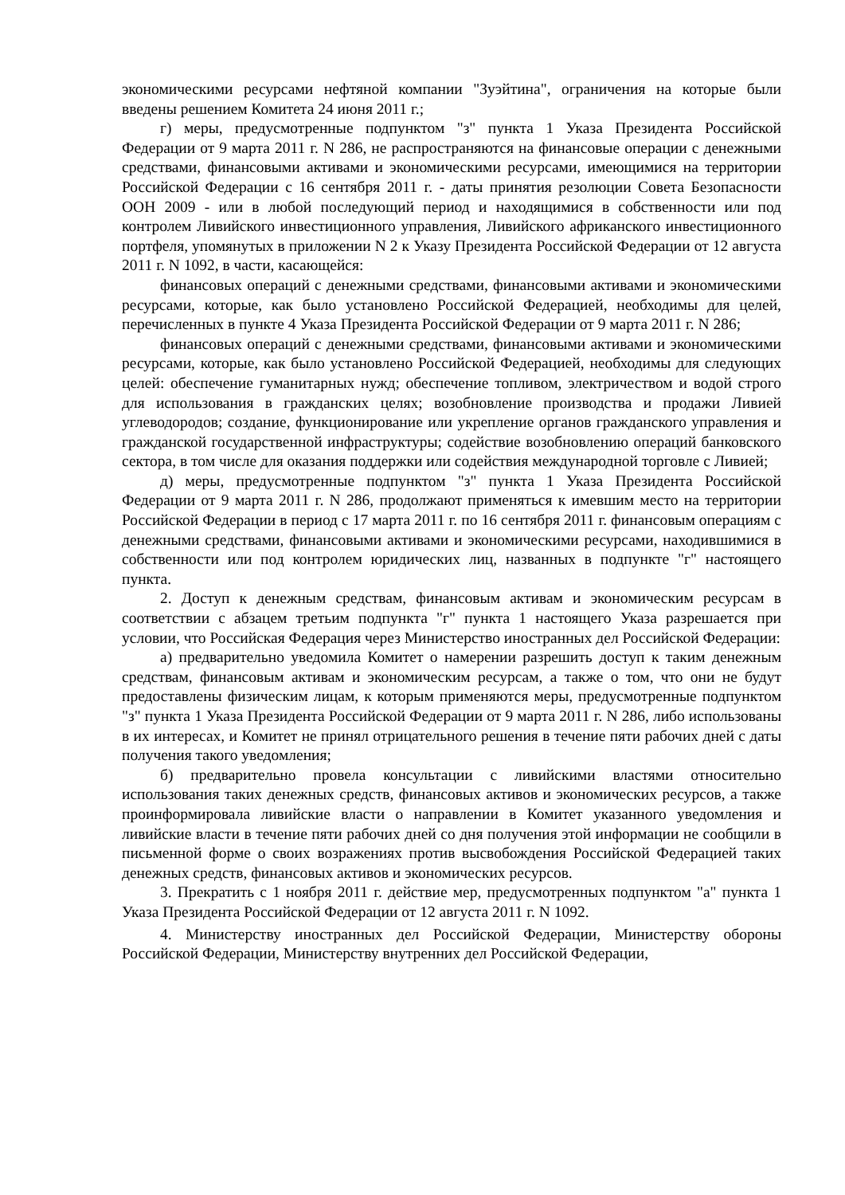экономическими ресурсами нефтяной компании "Зуэйтина", ограничения на которые были введены решением Комитета 24 июня 2011 г.;
г) меры, предусмотренные подпунктом "з" пункта 1 Указа Президента Российской Федерации от 9 марта 2011 г. N 286, не распространяются на финансовые операции с денежными средствами, финансовыми активами и экономическими ресурсами, имеющимися на территории Российской Федерации с 16 сентября 2011 г. - даты принятия резолюции Совета Безопасности ООН 2009 - или в любой последующий период и находящимися в собственности или под контролем Ливийского инвестиционного управления, Ливийского африканского инвестиционного портфеля, упомянутых в приложении N 2 к Указу Президента Российской Федерации от 12 августа 2011 г. N 1092, в части, касающейся:
финансовых операций с денежными средствами, финансовыми активами и экономическими ресурсами, которые, как было установлено Российской Федерацией, необходимы для целей, перечисленных в пункте 4 Указа Президента Российской Федерации от 9 марта 2011 г. N 286;
финансовых операций с денежными средствами, финансовыми активами и экономическими ресурсами, которые, как было установлено Российской Федерацией, необходимы для следующих целей: обеспечение гуманитарных нужд; обеспечение топливом, электричеством и водой строго для использования в гражданских целях; возобновление производства и продажи Ливией углеводородов; создание, функционирование или укрепление органов гражданского управления и гражданской государственной инфраструктуры; содействие возобновлению операций банковского сектора, в том числе для оказания поддержки или содействия международной торговле с Ливией;
д) меры, предусмотренные подпунктом "з" пункта 1 Указа Президента Российской Федерации от 9 марта 2011 г. N 286, продолжают применяться к имевшим место на территории Российской Федерации в период с 17 марта 2011 г. по 16 сентября 2011 г. финансовым операциям с денежными средствами, финансовыми активами и экономическими ресурсами, находившимися в собственности или под контролем юридических лиц, названных в подпункте "г" настоящего пункта.
2. Доступ к денежным средствам, финансовым активам и экономическим ресурсам в соответствии с абзацем третьим подпункта "г" пункта 1 настоящего Указа разрешается при условии, что Российская Федерация через Министерство иностранных дел Российской Федерации:
а) предварительно уведомила Комитет о намерении разрешить доступ к таким денежным средствам, финансовым активам и экономическим ресурсам, а также о том, что они не будут предоставлены физическим лицам, к которым применяются меры, предусмотренные подпунктом "з" пункта 1 Указа Президента Российской Федерации от 9 марта 2011 г. N 286, либо использованы в их интересах, и Комитет не принял отрицательного решения в течение пяти рабочих дней с даты получения такого уведомления;
б) предварительно провела консультации с ливийскими властями относительно использования таких денежных средств, финансовых активов и экономических ресурсов, а также проинформировала ливийские власти о направлении в Комитет указанного уведомления и ливийские власти в течение пяти рабочих дней со дня получения этой информации не сообщили в письменной форме о своих возражениях против высвобождения Российской Федерацией таких денежных средств, финансовых активов и экономических ресурсов.
3. Прекратить с 1 ноября 2011 г. действие мер, предусмотренных подпунктом "а" пункта 1 Указа Президента Российской Федерации от 12 августа 2011 г. N 1092.
4. Министерству иностранных дел Российской Федерации, Министерству обороны Российской Федерации, Министерству внутренних дел Российской Федерации,